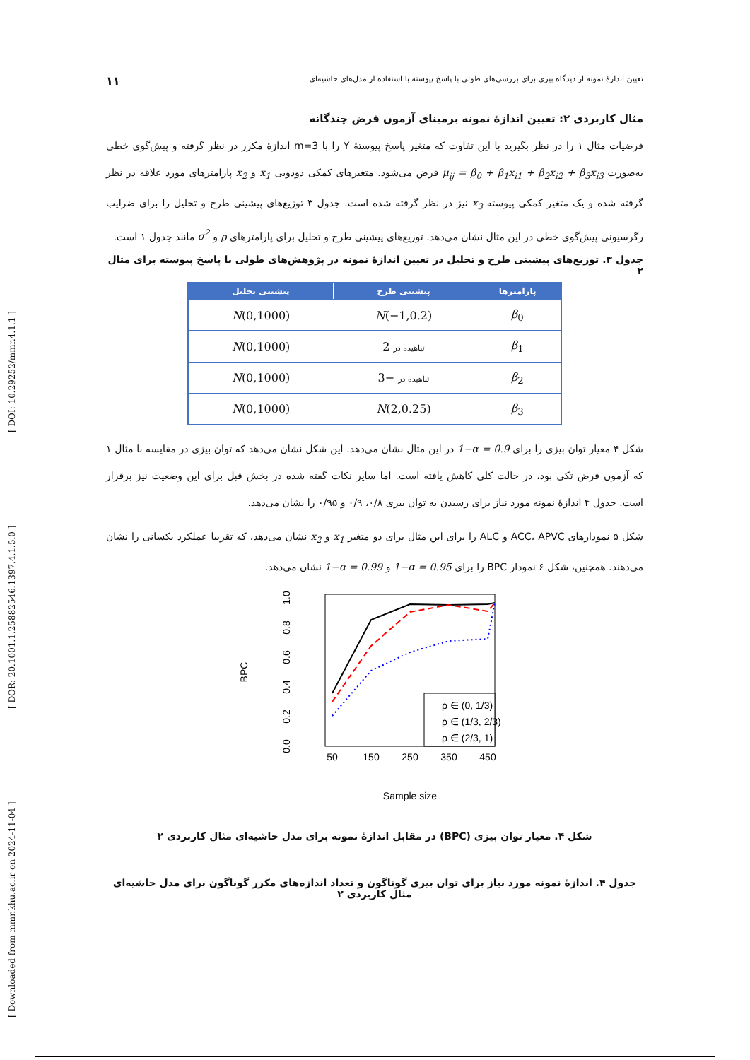[ Downloaded from mmr.khu.ac.ir on 2024-11-04 ] [ DOR: 20.1001.1.25882546.1397.4.1.5.0 ] [ DOI: 10.29252/mmr.4.1.1 ]
تعیین اندازۀ نمونه از دیدگاه بیزی برای بررسی‌های طولی با پاسخ پیوسته با استفاده از مدل‌های حاشیه‌ای ۱۱
مثال کاربردی ۲: تعیین اندازۀ نمونه برمبنای آزمون فرض چندگانه
فرضیات مثال ۱ را در نظر بگیرید با این تفاوت که متغیر پاسخ پیوستۀ Y را با m=3 اندازۀ مکرر در نظر گرفته و پیش‌گوی خطی به‌صورت μ<sub>ij</sub> = β<sub>0</sub> + β<sub>1</sub>x<sub>i1</sub> + β<sub>2</sub>x<sub>i2</sub> + β<sub>3</sub>x<sub>i3</sub> فرض می‌شود. متغیرهای کمکی دودویی x<sub>1</sub> و x<sub>2</sub> پارامترهای مورد علاقه در نظر گرفته شده و یک متغیر کمکی پیوسته x<sub>3</sub> نیز در نظر گرفته شده است. جدول ۳ توزیع‌های پیشینی طرح و تحلیل را برای ضرایب رگرسیونی پیش‌گوی خطی در این مثال نشان می‌دهد. توزیع‌های پیشینی طرح و تحلیل برای پارامترهای ρ و σ<sup>2</sup> مانند جدول ۱ است.
جدول ۳. توزیع‌های پیشینی طرح و تحلیل در تعیین اندازۀ نمونه در پژوهش‌های طولی با پاسخ پیوسته برای مثال ۲
| پارامترها | پیشینی طرح | پیشینی تحلیل |
| --- | --- | --- |
| β<sub>0</sub> | N (−1,0.2) | N (0,1000) |
| β<sub>1</sub> | تباهیده در 2 | N (0,1000) |
| β<sub>2</sub> | تباهیده در −3 | N (0,1000) |
| β<sub>3</sub> | N (2,0.25) | N (0,1000) |
شکل ۴ معیار توان بیزی را برای 1−α = 0.9 در این مثال نشان می‌دهد. این شکل نشان می‌دهد که توان بیزی در مقایسه با مثال ۱ که آزمون فرض تکی بود، در حالت کلی کاهش یافته است. اما سایر نکات گفته شده در بخش قبل برای این وضعیت نیز برقرار است. جدول ۴ اندازۀ نمونه مورد نیاز برای رسیدن به توان بیزی ۰/۸، ۰/۹ و ۰/۹۵ را نشان می‌دهد.
شکل ۵ نمودارهای ACC، APVC و ALC را برای این مثال برای دو متغیر x<sub>1</sub> و x<sub>2</sub> نشان می‌دهد، که تقریبا عملکرد یکسانی را نشان می‌دهند. همچنین، شکل ۶ نمودار BPC را برای 1−α = 0.95 و 1−α = 0.99 نشان می‌دهد.
BPC
0.0
0.2
0.4
0.6
0.8
1.0
50
150
250
350
450
Sample size
ρ ∈ (0, 1/3)
ρ ∈ (1/3, 2/3)
ρ ∈ (2/3, 1)
شکل ۴. معیار توان بیزی (BPC) در مقابل اندازۀ نمونه برای مدل حاشیه‌ای مثال کاربردی ۲
جدول ۴. اندازۀ نمونه مورد نیاز برای توان بیزی گوناگون و تعداد اندازه‌های مکرر گوناگون برای مدل حاشیه‌ای مثال کاربردی ۲